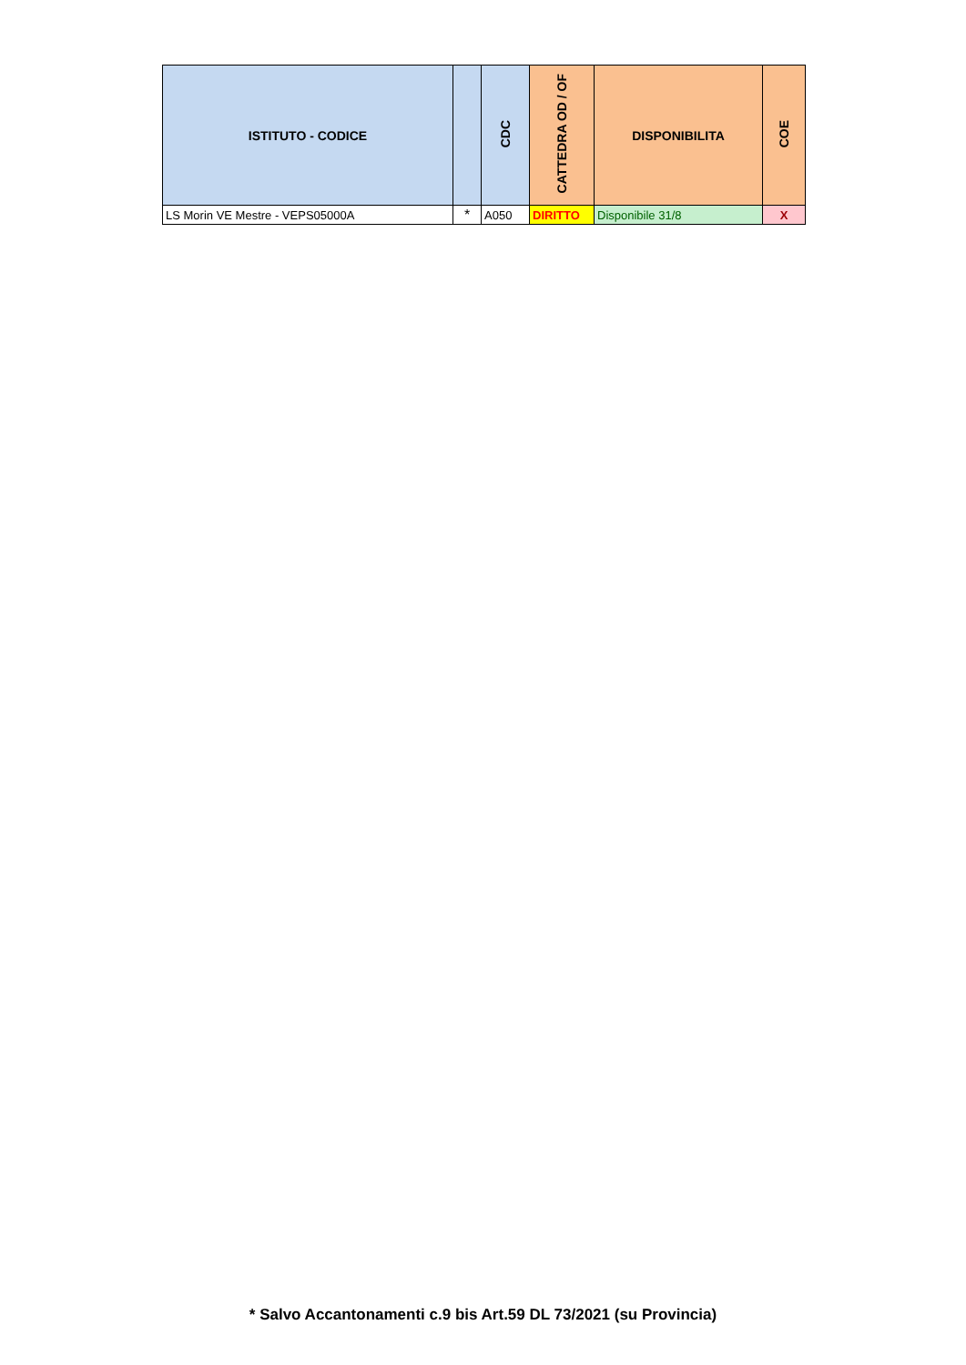| ISTITUTO - CODICE | | CDC | CATTEDRA OD / OF | DISPONIBILITA | COE |
| --- | --- | --- | --- | --- | --- |
| LS Morin VE Mestre - VEPS05000A | * | A050 | DIRITTO | Disponibile 31/8 | X |
* Salvo Accantonamenti c.9 bis Art.59 DL 73/2021 (su Provincia)